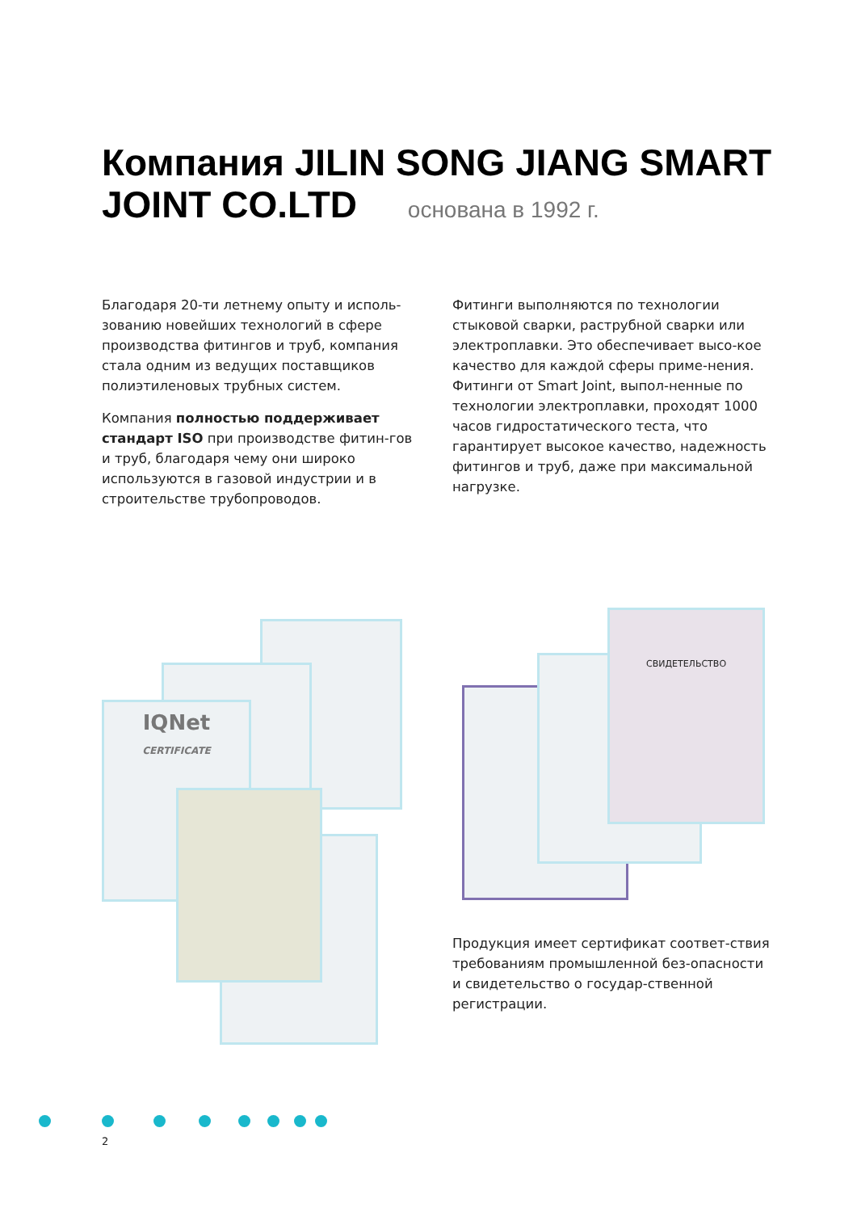Компания JILIN SONG JIANG SMART JOINT CO.LTD основана в 1992 г.
Благодаря 20-ти летнему опыту и исполь-зованию новейших технологий в сфере производства фитингов и труб, компания стала одним из ведущих поставщиков полиэтиленовых трубных систем.
Компания полностью поддерживает стандарт ISO при производстве фитин-гов и труб, благодаря чему они широко используются в газовой индустрии и в строительстве трубопроводов.
Фитинги выполняются по технологии стыковой сварки, раструбной сварки или электроплавки. Это обеспечивает высо-кое качество для каждой сферы приме-нения. Фитинги от Smart Joint, выпол-ненные по технологии электроплавки, проходят 1000 часов гидростатического теста, что гарантирует высокое качество, надежность фитингов и труб, даже при максимальной нагрузке.
IQNet
CERTIFICATE
СВИДЕТЕЛЬСТВО
Продукция имеет сертификат соответ-ствия требованиям промышленной без-опасности и свидетельство о государ-ственной регистрации.
2